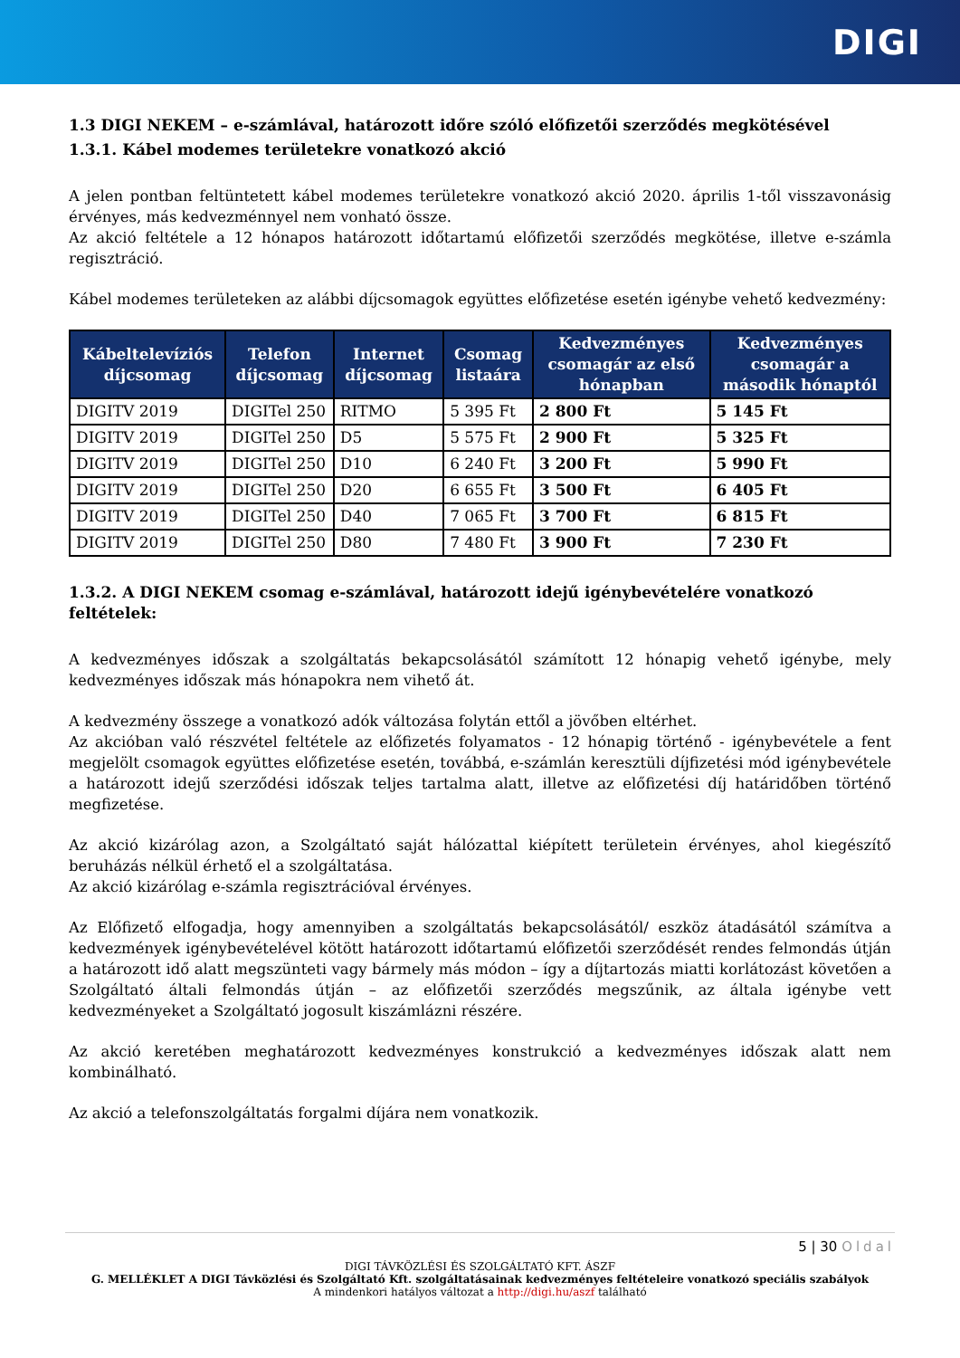DIGI
1.3 DIGI NEKEM – e-számlával, határozott időre szóló előfizetői szerződés megkötésével
1.3.1. Kábel modemes területekre vonatkozó akció
A jelen pontban feltüntetett kábel modemes területekre vonatkozó akció 2020. április 1-től visszavonásig érvényes, más kedvezménnyel nem vonható össze.
Az akció feltétele a 12 hónapos határozott időtartamú előfizetői szerződés megkötése, illetve e-számla regisztráció.
Kábel modemes területeken az alábbi díjcsomagok együttes előfizetése esetén igénybe vehető kedvezmény:
| Kábeltelevíziós díjcsomag | Telefon díjcsomag | Internet díjcsomag | Csomag listaára | Kedvezményes csomagár az első hónapban | Kedvezményes csomagár a második hónaptól |
| --- | --- | --- | --- | --- | --- |
| DIGITV 2019 | DIGITel 250 | RITMO | 5 395 Ft | 2 800 Ft | 5 145 Ft |
| DIGITV 2019 | DIGITel 250 | D5 | 5 575 Ft | 2 900 Ft | 5 325 Ft |
| DIGITV 2019 | DIGITel 250 | D10 | 6 240 Ft | 3 200 Ft | 5 990 Ft |
| DIGITV 2019 | DIGITel 250 | D20 | 6 655 Ft | 3 500 Ft | 6 405 Ft |
| DIGITV 2019 | DIGITel 250 | D40 | 7 065 Ft | 3 700 Ft | 6 815 Ft |
| DIGITV 2019 | DIGITel 250 | D80 | 7 480 Ft | 3 900 Ft | 7 230 Ft |
1.3.2. A DIGI NEKEM csomag e-számlával, határozott idejű igénybevételére vonatkozó feltételek:
A kedvezményes időszak a szolgáltatás bekapcsolásától számított 12 hónapig vehető igénybe, mely kedvezményes időszak más hónapokra nem vihető át.
A kedvezmény összege a vonatkozó adók változása folytán ettől a jövőben eltérhet.
Az akcióban való részvétel feltétele az előfizetés folyamatos - 12 hónapig történő - igénybevétele a fent megjelölt csomagok együttes előfizetése esetén, továbbá, e-számlán keresztüli díjfizetési mód igénybevétele a határozott idejű szerződési időszak teljes tartalma alatt, illetve az előfizetési díj határidőben történő megfizetése.
Az akció kizárólag azon, a Szolgáltató saját hálózattal kiépített területein érvényes, ahol kiegészítő beruházás nélkül érhető el a szolgáltatása.
Az akció kizárólag e-számla regisztrációval érvényes.
Az Előfizető elfogadja, hogy amennyiben a szolgáltatás bekapcsolásától/ eszköz átadásától számítva a kedvezmények igénybevételével kötött határozott időtartamú előfizetői szerződését rendes felmondás útján a határozott idő alatt megszünteti vagy bármely más módon – így a díjtartozás miatti korlátozást követően a Szolgáltató általi felmondás útján – az előfizetői szerződés megszűnik, az általa igénybe vett kedvezményeket a Szolgáltató jogosult kiszámlázni részére.
Az akció keretében meghatározott kedvezményes konstrukció a kedvezményes időszak alatt nem kombinálható.
Az akció a telefonszolgáltatás forgalmi díjára nem vonatkozik.
5 | 30 Oldal
DIGI TÁVKÖZLÉSI ÉS SZOLGÁLTATÓ KFT. ÁSZF
G. MELLÉKLET A DIGI Távközlési és Szolgáltató Kft. szolgáltatásainak kedvezményes feltételeire vonatkozó speciális szabályok
A mindenkori hatályos változat a http://digi.hu/aszf található